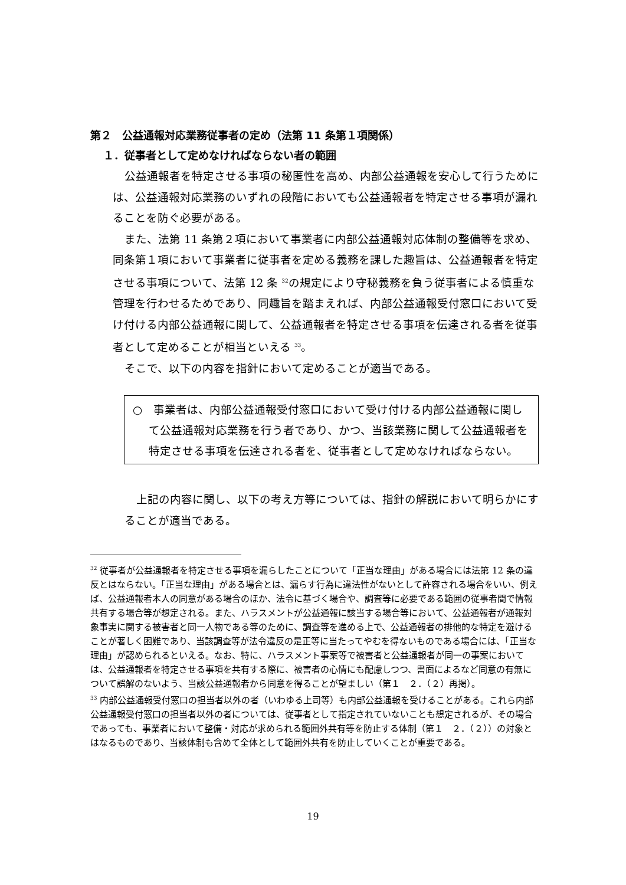第２　公益通報対応業務従事者の定め（法第 11 条第１項関係）
１．従事者として定めなければならない者の範囲
公益通報者を特定させる事項の秘匿性を高め、内部公益通報を安心して行うためには、公益通報対応業務のいずれの段階においても公益通報者を特定させる事項が漏れることを防ぐ必要がある。
また、法第 11 条第２項において事業者に内部公益通報対応体制の整備等を求め、同条第１項において事業者に従事者を定める義務を課した趣旨は、公益通報者を特定させる事項について、法第 12 条 <sup>32</sup>の規定により守秘義務を負う従事者による慎重な管理を行わせるためであり、同趣旨を踏まえれば、内部公益通報受付窓口において受け付ける内部公益通報に関して、公益通報者を特定させる事項を伝達される者を従事者として定めることが相当といえる <sup>33</sup>。
そこで、以下の内容を指針において定めることが適当である。
○　事業者は、内部公益通報受付窓口において受け付ける内部公益通報に関して公益通報対応業務を行う者であり、かつ、当該業務に関して公益通報者を特定させる事項を伝達される者を、従事者として定めなければならない。
上記の内容に関し、以下の考え方等については、指針の解説において明らかにすることが適当である。
<sup>32</sup> 従事者が公益通報者を特定させる事項を漏らしたことについて「正当な理由」がある場合には法第 12 条の違反とはならない。「正当な理由」がある場合とは、漏らす行為に違法性がないとして許容される場合をいい、例えば、公益通報者本人の同意がある場合のほか、法令に基づく場合や、調査等に必要である範囲の従事者間で情報共有する場合等が想定される。また、ハラスメントが公益通報に該当する場合等において、公益通報者が通報対象事実に関する被害者と同一人物である等のために、調査等を進める上で、公益通報者の排他的な特定を避けることが著しく困難であり、当該調査等が法令違反の是正等に当たってやむを得ないものである場合には、「正当な理由」が認められるといえる。なお、特に、ハラスメント事案等で被害者と公益通報者が同一の事案においては、公益通報者を特定させる事項を共有する際に、被害者の心情にも配慮しつつ、書面によるなど同意の有無について誤解のないよう、当該公益通報者から同意を得ることが望ましい（第１　２．（２）再掲）。
<sup>33</sup> 内部公益通報受付窓口の担当者以外の者（いわゆる上司等）も内部公益通報を受けることがある。これら内部公益通報受付窓口の担当者以外の者については、従事者として指定されていないことも想定されるが、その場合であっても、事業者において整備・対応が求められる範囲外共有等を防止する体制（第１　２．（２））の対象とはなるものであり、当該体制も含めて全体として範囲外共有を防止していくことが重要である。
19